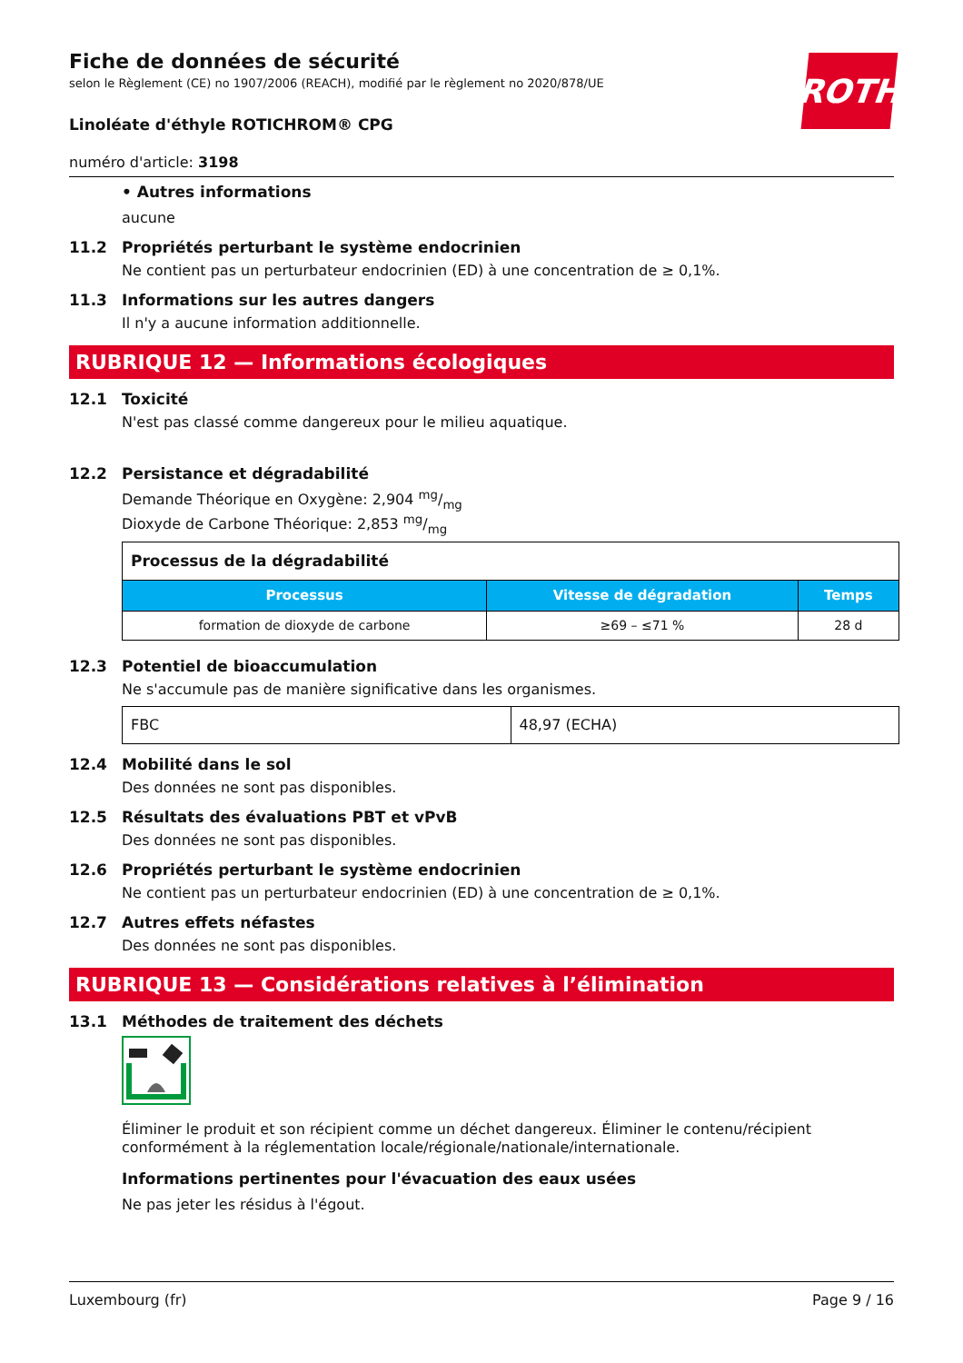ROTH
Fiche de données de sécurité
selon le Règlement (CE) no 1907/2006 (REACH), modifié par le règlement no 2020/878/UE
Linoléate d'éthyle ROTICHROM® CPG
numéro d'article: 3198
• Autres informations
aucune
11.2 Propriétés perturbant le système endocrinien
Ne contient pas un perturbateur endocrinien (ED) à une concentration de ≥ 0,1%.
11.3 Informations sur les autres dangers
Il n'y a aucune information additionnelle.
RUBRIQUE 12 — Informations écologiques
12.1 Toxicité
N'est pas classé comme dangereux pour le milieu aquatique.
12.2 Persistance et dégradabilité
Demande Théorique en Oxygène: 2,904 mg/mg
Dioxyde de Carbone Théorique: 2,853 mg/mg
| Processus de la dégradabilité | | |
| --- | --- | --- |
| Processus | Vitesse de dégradation | Temps |
| formation de dioxyde de carbone | ≥69 – ≤71 % | 28 d |
12.3 Potentiel de bioaccumulation
Ne s'accumule pas de manière significative dans les organismes.
| FBC | 48,97 (ECHA) |
12.4 Mobilité dans le sol
Des données ne sont pas disponibles.
12.5 Résultats des évaluations PBT et vPvB
Des données ne sont pas disponibles.
12.6 Propriétés perturbant le système endocrinien
Ne contient pas un perturbateur endocrinien (ED) à une concentration de ≥ 0,1%.
12.7 Autres effets néfastes
Des données ne sont pas disponibles.
RUBRIQUE 13 — Considérations relatives à l’élimination
13.1 Méthodes de traitement des déchets
Éliminer le produit et son récipient comme un déchet dangereux. Éliminer le contenu/récipient conformément à la réglementation locale/régionale/nationale/internationale.
Informations pertinentes pour l'évacuation des eaux usées
Ne pas jeter les résidus à l'égout.
Luxembourg (fr) Page 9 / 16